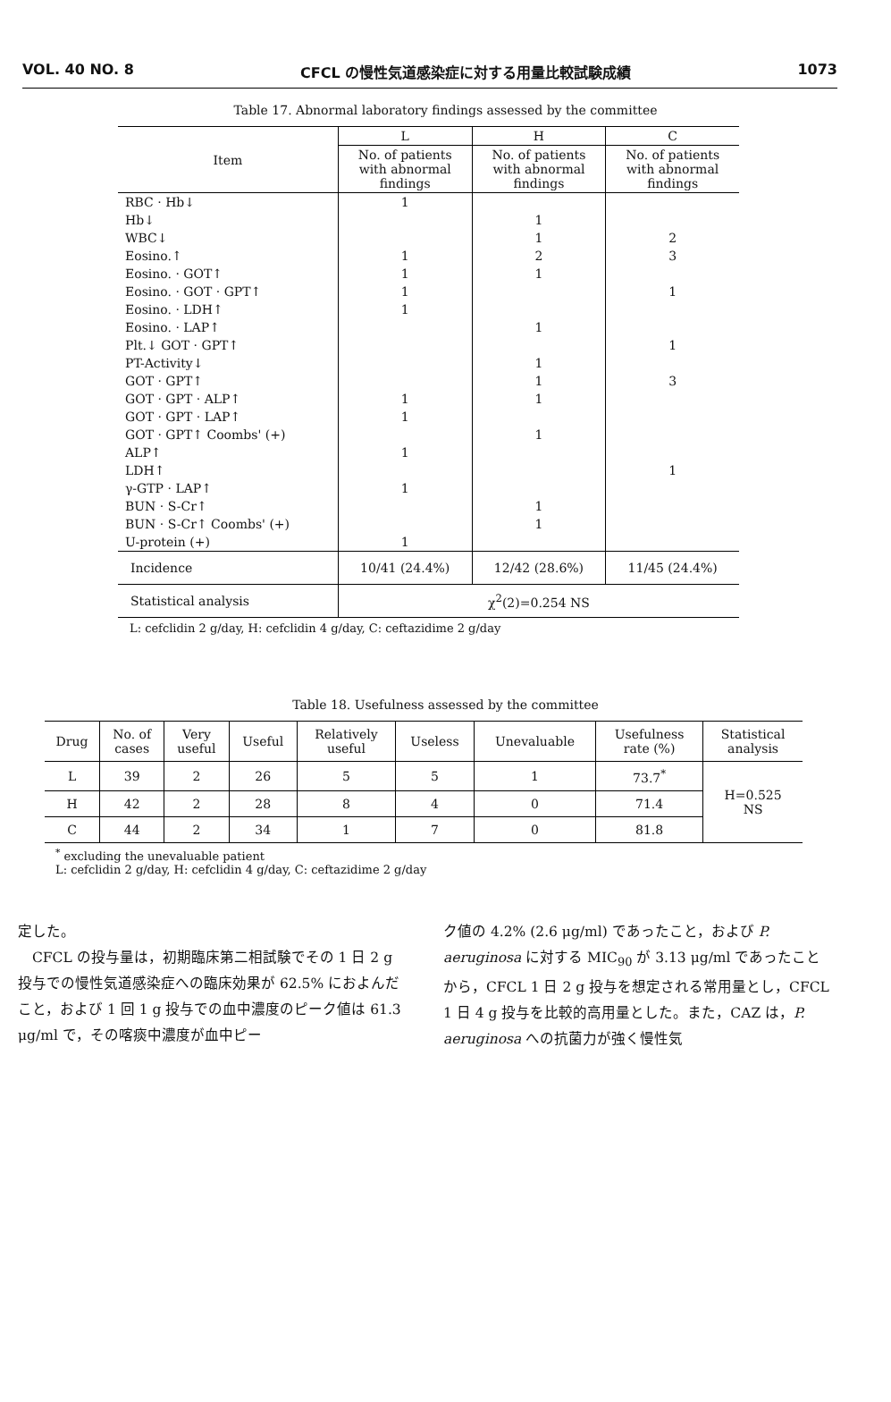VOL. 40 NO. 8 CFCL の慢性気道感染症に対する用量比較試験成績 1073
Table 17. Abnormal laboratory findings assessed by the committee
| Item | L | H | C |
| --- | --- | --- | --- |
| | No. of patients with abnormal findings | No. of patients with abnormal findings | No. of patients with abnormal findings |
| RBC · Hb↓ | 1 | | |
| Hb↓ | | 1 | |
| WBC↓ | | 1 | 2 |
| Eosino.↑ | 1 | 2 | 3 |
| Eosino. · GOT↑ | 1 | 1 | |
| Eosino. · GOT · GPT↑ | 1 | | 1 |
| Eosino. · LDH↑ | 1 | | |
| Eosino. · LAP↑ | | 1 | |
| Plt.↓ GOT · GPT↑ | | | 1 |
| PT-Activity↓ | | 1 | |
| GOT · GPT↑ | | 1 | 3 |
| GOT · GPT · ALP↑ | 1 | 1 | |
| GOT · GPT · LAP↑ | 1 | | |
| GOT · GPT↑ Coombs' (+) | | 1 | |
| ALP↑ | 1 | | |
| LDH↑ | | | 1 |
| γ-GTP · LAP↑ | 1 | | |
| BUN · S-Cr↑ | | 1 | |
| BUN · S-Cr↑ Coombs' (+) | | 1 | |
| U-protein (+) | 1 | | |
| Incidence | 10/41 (24.4%) | 12/42 (28.6%) | 11/45 (24.4%) |
| Statistical analysis | χ<sup>2</sup>(2)=0.254 NS | | |
L: cefclidin 2 g/day, H: cefclidin 4 g/day, C: ceftazidime 2 g/day
Table 18. Usefulness assessed by the committee
| Drug | No. of cases | Very useful | Useful | Relatively useful | Useless | Unevaluable | Usefulness rate (%) | Statistical analysis |
| --- | --- | --- | --- | --- | --- | --- | --- | --- |
| L | 39 | 2 | 26 | 5 | 5 | 1 | 73.7<sup>*</sup> | H=0.525 NS |
| H | 42 | 2 | 28 | 8 | 4 | 0 | 71.4 | |
| C | 44 | 2 | 34 | 1 | 7 | 0 | 81.8 | |
<sup>*</sup> excluding the unevaluable patient
L: cefclidin 2 g/day, H: cefclidin 4 g/day, C: ceftazidime 2 g/day
定した。
　CFCL の投与量は，初期臨床第二相試験でその 1 日 2 g 投与での慢性気道感染症への臨床効果が 62.5% におよんだこと，および 1 回 1 g 投与での血中濃度のピーク値は 61.3 μg/ml で，その喀痰中濃度が血中ピー
ク値の 4.2% (2.6 μg/ml) であったこと，および P. aeruginosa に対する MIC<sub>90</sub> が 3.13 μg/ml であったことから，CFCL 1 日 2 g 投与を想定される常用量とし，CFCL 1 日 4 g 投与を比較的高用量とした。また，CAZ は，P. aeruginosa への抗菌力が強く慢性気